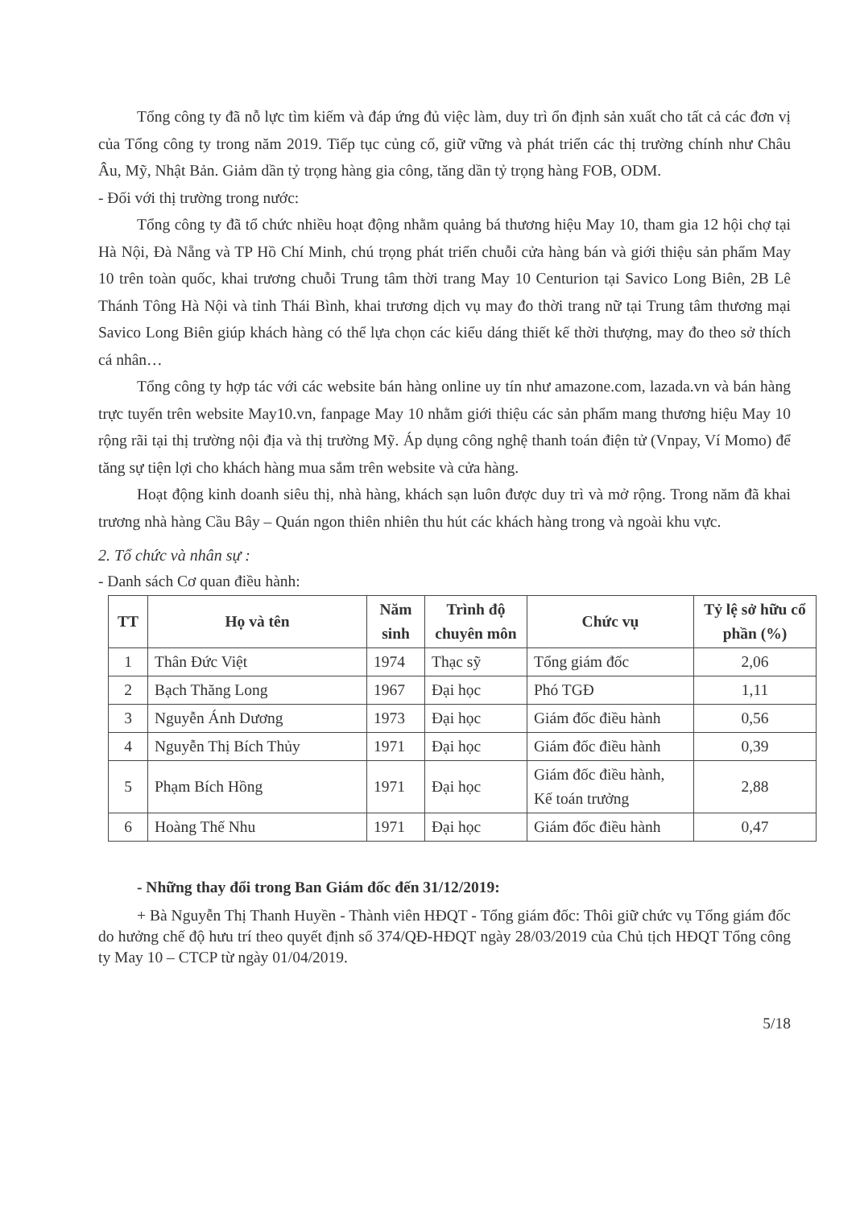Tổng công ty đã nỗ lực tìm kiếm và đáp ứng đủ việc làm, duy trì ổn định sản xuất cho tất cả các đơn vị của Tổng công ty trong năm 2019. Tiếp tục củng cố, giữ vững và phát triển các thị trường chính như Châu Âu, Mỹ, Nhật Bản. Giảm dần tỷ trọng hàng gia công, tăng dần tỷ trọng hàng FOB, ODM.
- Đối với thị trường trong nước:
Tổng công ty đã tổ chức nhiều hoạt động nhằm quảng bá thương hiệu May 10, tham gia 12 hội chợ tại Hà Nội, Đà Nẵng và TP Hồ Chí Minh, chú trọng phát triển chuỗi cửa hàng bán và giới thiệu sản phẩm May 10 trên toàn quốc, khai trương chuỗi Trung tâm thời trang May 10 Centurion tại Savico Long Biên, 2B Lê Thánh Tông Hà Nội và tỉnh Thái Bình, khai trương dịch vụ may đo thời trang nữ tại Trung tâm thương mại Savico Long Biên giúp khách hàng có thể lựa chọn các kiểu dáng thiết kế thời thượng, may đo theo sở thích cá nhân…
Tổng công ty hợp tác với các website bán hàng online uy tín như amazone.com, lazada.vn và bán hàng trực tuyến trên website May10.vn, fanpage May 10 nhằm giới thiệu các sản phẩm mang thương hiệu May 10 rộng rãi tại thị trường nội địa và thị trường Mỹ. Áp dụng công nghệ thanh toán điện tử (Vnpay, Ví Momo) để tăng sự tiện lợi cho khách hàng mua sắm trên website và cửa hàng.
Hoạt động kinh doanh siêu thị, nhà hàng, khách sạn luôn được duy trì và mở rộng. Trong năm đã khai trương nhà hàng Cầu Bây – Quán ngon thiên nhiên thu hút các khách hàng trong và ngoài khu vực.
2. Tổ chức và nhân sự :
- Danh sách Cơ quan điều hành:
| TT | Họ và tên | Năm sinh | Trình độ chuyên môn | Chức vụ | Tỷ lệ sở hữu cổ phần (%) |
| --- | --- | --- | --- | --- | --- |
| 1 | Thân Đức Việt | 1974 | Thạc sỹ | Tổng giám đốc | 2,06 |
| 2 | Bạch Thăng Long | 1967 | Đại học | Phó TGĐ | 1,11 |
| 3 | Nguyễn Ánh Dương | 1973 | Đại học | Giám đốc điều hành | 0,56 |
| 4 | Nguyễn Thị Bích Thủy | 1971 | Đại học | Giám đốc điều hành | 0,39 |
| 5 | Phạm Bích Hồng | 1971 | Đại học | Giám đốc điều hành, Kế toán trưởng | 2,88 |
| 6 | Hoàng Thế Nhu | 1971 | Đại học | Giám đốc điều hành | 0,47 |
- Những thay đổi trong Ban Giám đốc đến 31/12/2019:
+ Bà Nguyễn Thị Thanh Huyền - Thành viên HĐQT - Tổng giám đốc: Thôi giữ chức vụ Tổng giám đốc do hưởng chế độ hưu trí theo quyết định số 374/QĐ-HĐQT ngày 28/03/2019 của Chủ tịch HĐQT Tổng công ty May 10 – CTCP từ ngày 01/04/2019.
5/18